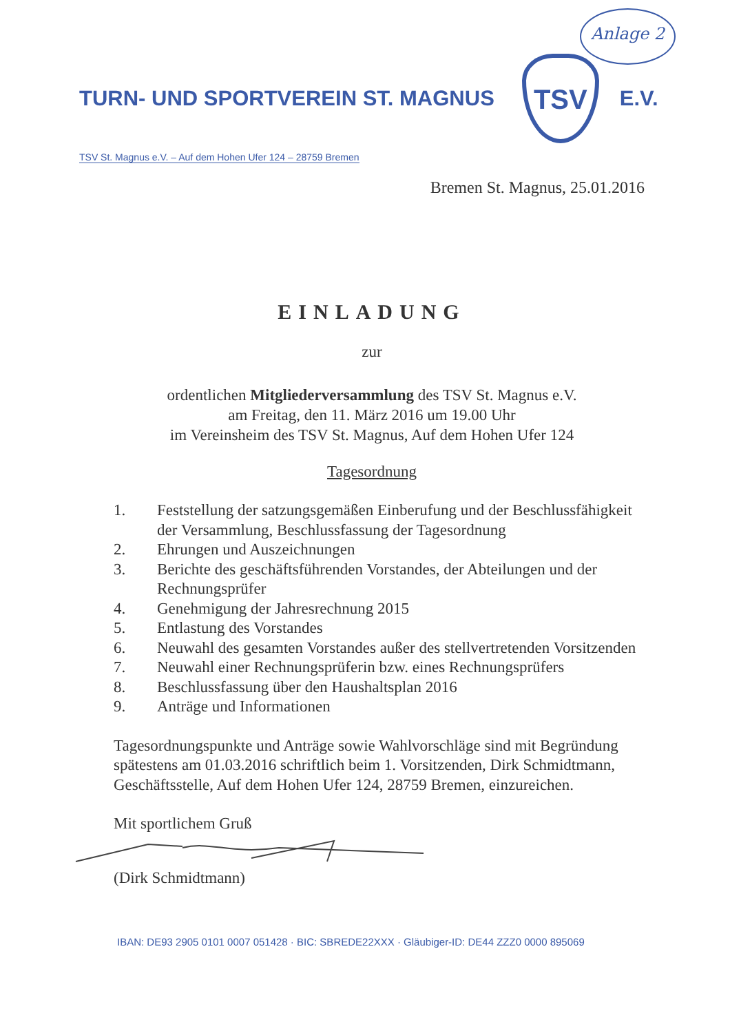Anlage 2
TURN- UND SPORTVEREIN ST. MAGNUS
TSV
E.V.
TSV St. Magnus e.V. – Auf dem Hohen Ufer 124 – 28759 Bremen
Bremen St. Magnus, 25.01.2016
EINLADUNG
zur
ordentlichen Mitgliederversammlung des TSV St. Magnus e.V.
am Freitag, den 11. März 2016 um 19.00 Uhr
im Vereinsheim des TSV St. Magnus, Auf dem Hohen Ufer 124
Tagesordnung
1. Feststellung der satzungsgemäßen Einberufung und der Beschlussfähigkeit der Versammlung, Beschlussfassung der Tagesordnung
2. Ehrungen und Auszeichnungen
3. Berichte des geschäftsführenden Vorstandes, der Abteilungen und der Rechnungsprüfer
4. Genehmigung der Jahresrechnung 2015
5. Entlastung des Vorstandes
6. Neuwahl des gesamten Vorstandes außer des stellvertretenden Vorsitzenden
7. Neuwahl einer Rechnungsprüferin bzw. eines Rechnungsprüfers
8. Beschlussfassung über den Haushaltsplan 2016
9. Anträge und Informationen
Tagesordnungspunkte und Anträge sowie Wahlvorschläge sind mit Begründung spätestens am 01.03.2016 schriftlich beim 1. Vorsitzenden, Dirk Schmidtmann, Geschäftsstelle, Auf dem Hohen Ufer 124, 28759 Bremen, einzureichen.
Mit sportlichem Gruß
(Dirk Schmidtmann)
IBAN: DE93 2905 0101 0007 051428 · BIC: SBREDE22XXX · Gläubiger-ID: DE44 ZZZ0 0000 895069